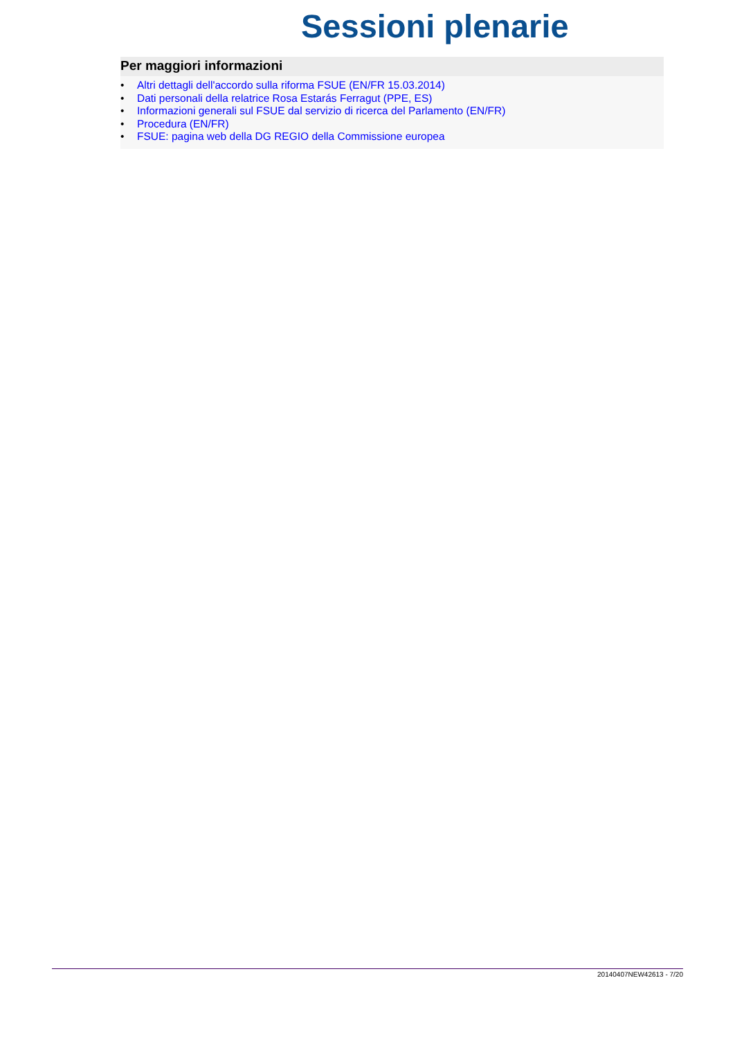Sessioni plenarie
Per maggiori informazioni
• Altri dettagli dell'accordo sulla riforma FSUE (EN/FR 15.03.2014)
• Dati personali della relatrice Rosa Estarás Ferragut (PPE, ES)
• Informazioni generali sul FSUE dal servizio di ricerca del Parlamento (EN/FR)
• Procedura (EN/FR)
• FSUE: pagina web della DG REGIO della Commissione europea
20140407NEW42613 - 7/20